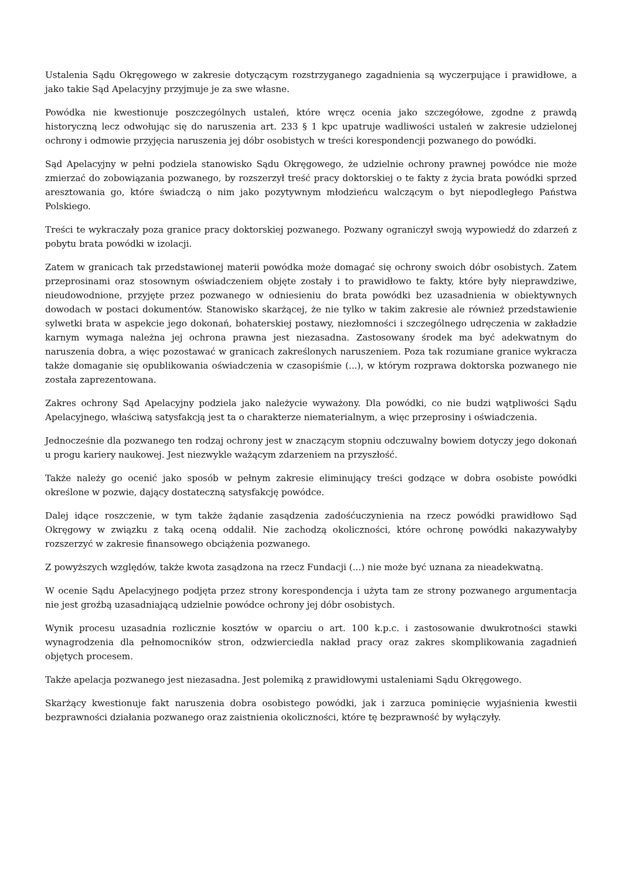Ustalenia Sądu Okręgowego w zakresie dotyczącym rozstrzyganego zagadnienia są wyczerpujące i prawidłowe, a jako takie Sąd Apelacyjny przyjmuje je za swe własne.
Powódka nie kwestionuje poszczególnych ustaleń, które wręcz ocenia jako szczegółowe, zgodne z prawdą historyczną lecz odwołując się do naruszenia art. 233 § 1 kpc upatruje wadliwości ustaleń w zakresie udzielonej ochrony i odmowie przyjęcia naruszenia jej dóbr osobistych w treści korespondencji pozwanego do powódki.
Sąd Apelacyjny w pełni podziela stanowisko Sądu Okręgowego, że udzielnie ochrony prawnej powódce nie może zmierzać do zobowiązania pozwanego, by rozszerzył treść pracy doktorskiej o te fakty z życia brata powódki sprzed aresztowania go, które świadczą o nim jako pozytywnym młodzieńcu walczącym o byt niepodległego Państwa Polskiego.
Treści te wykraczały poza granice pracy doktorskiej pozwanego. Pozwany ograniczył swoją wypowiedź do zdarzeń z pobytu brata powódki w izolacji.
Zatem w granicach tak przedstawionej materii powódka może domagać się ochrony swoich dóbr osobistych. Zatem przeprosinami oraz stosownym oświadczeniem objęte zostały i to prawidłowo te fakty, które były nieprawdziwe, nieudowodnione, przyjęte przez pozwanego w odniesieniu do brata powódki bez uzasadnienia w obiektywnych dowodach w postaci dokumentów. Stanowisko skarżącej, że nie tylko w takim zakresie ale również przedstawienie sylwetki brata w aspekcie jego dokonań, bohaterskiej postawy, niezłomności i szczególnego udręczenia w zakładzie karnym wymaga należna jej ochrona prawna jest niezasadna. Zastosowany środek ma być adekwatnym do naruszenia dobra, a więc pozostawać w granicach zakreślonych naruszeniem. Poza tak rozumiane granice wykracza także domaganie się opublikowania oświadczenia w czasopiśmie (...), w którym rozprawa doktorska pozwanego nie została zaprezentowana.
Zakres ochrony Sąd Apelacyjny podziela jako należycie wyważony. Dla powódki, co nie budzi wątpliwości Sądu Apelacyjnego, właściwą satysfakcją jest ta o charakterze niematerialnym, a więc przeprosiny i oświadczenia.
Jednocześnie dla pozwanego ten rodzaj ochrony jest w znaczącym stopniu odczuwalny bowiem dotyczy jego dokonań u progu kariery naukowej. Jest niezwykle ważącym zdarzeniem na przyszłość.
Także należy go ocenić jako sposób w pełnym zakresie eliminujący treści godzące w dobra osobiste powódki określone w pozwie, dający dostateczną satysfakcję powódce.
Dalej idące roszczenie, w tym także żądanie zasądzenia zadośćuczynienia na rzecz powódki prawidłowo Sąd Okręgowy w związku z taką oceną oddalił. Nie zachodzą okoliczności, które ochronę powódki nakazywałyby rozszerzyć w zakresie finansowego obciążenia pozwanego.
Z powyższych względów, także kwota zasądzona na rzecz Fundacji (...) nie może być uznana za nieadekwatną.
W ocenie Sądu Apelacyjnego podjęta przez strony korespondencja i użyta tam ze strony pozwanego argumentacja nie jest groźbą uzasadniającą udzielnie powódce ochrony jej dóbr osobistych.
Wynik procesu uzasadnia rozlicznie kosztów w oparciu o art. 100 k.p.c. i zastosowanie dwukrotności stawki wynagrodzenia dla pełnomocników stron, odzwierciedla nakład pracy oraz zakres skomplikowania zagadnień objętych procesem.
Także apelacja pozwanego jest niezasadna. Jest polemiką z prawidłowymi ustaleniami Sądu Okręgowego.
Skarżący kwestionuje fakt naruszenia dobra osobistego powódki, jak i zarzuca pominięcie wyjaśnienia kwestii bezprawności działania pozwanego oraz zaistnienia okoliczności, które tę bezprawność by wyłączyły.